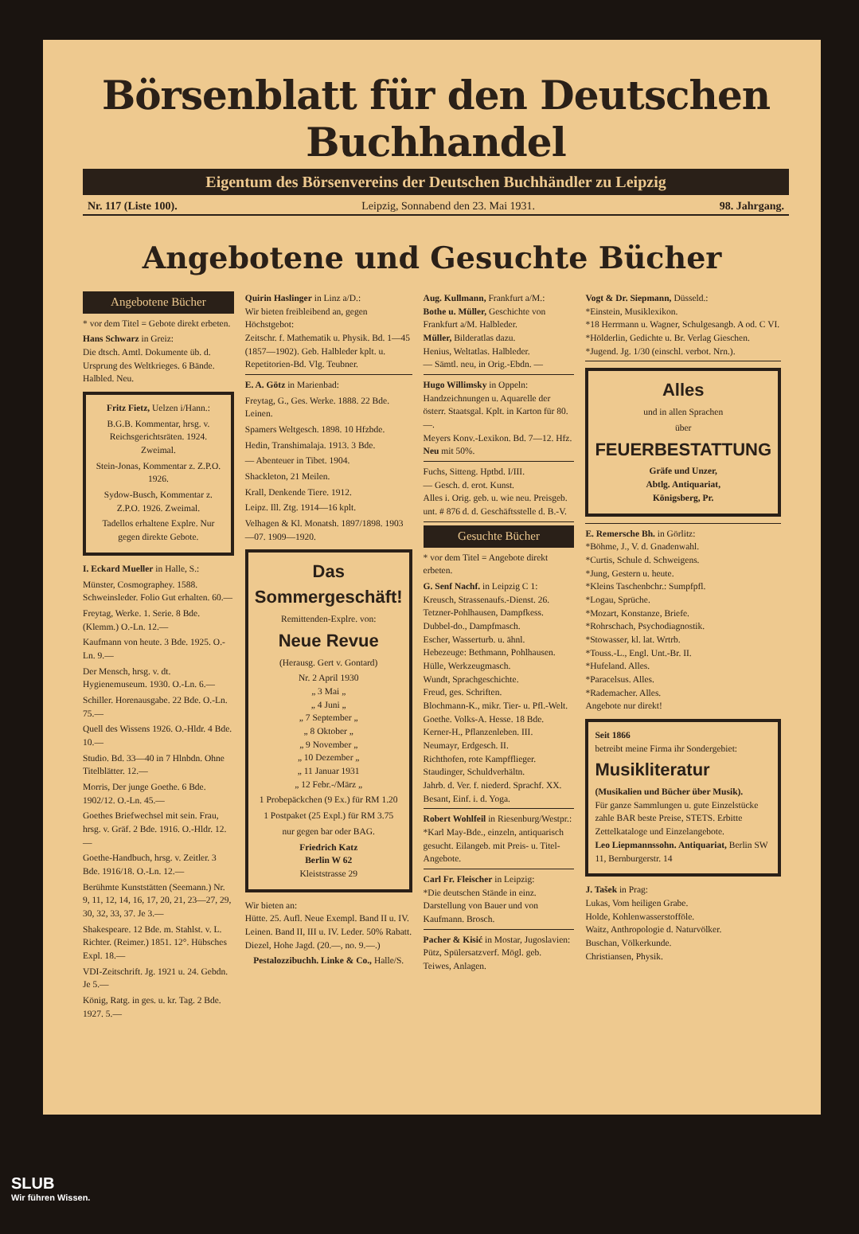Börsenblatt für den Deutschen Buchhandel
Eigentum des Börsenvereins der Deutschen Buchhändler zu Leipzig
Nr. 117 (Liste 100). Leipzig, Sonnabend den 23. Mai 1931. 98. Jahrgang.
Angebotene und Gesuchte Bücher
Angebotene Bücher
* vor dem Titel = Gebote direkt erbeten.
Hans Schwarz in Greiz:
Die dtsch. Amtl. Dokumente üb. d. Ursprung des Weltkrieges. 6 Bände. Halbled. Neu.
Fritz Fietz, Uelzen i/Hann.:
B.G.B. Kommentar, hrsg. v. Reichsgerichtsräten. 1924. Zweimal.
Stein-Jonas, Kommentar z. Z.P.O. 1926.
Sydow-Busch, Kommentar z. Z.P.O. 1926. Zweimal.
Tadellos erhaltene Explre. Nur gegen direkte Gebote.
I. Eckard Mueller in Halle, S.:
Münster, Cosmographey. 1588. Schweinsleder. Folio Gut erhalten. 60.—
Freytag, Werke. 1. Serie. 8 Bde. (Klemm.) O.-Ln. 12.—
Kaufmann von heute. 3 Bde. 1925. O.-Ln. 9.—
Der Mensch, hrsg. v. dt. Hygienemuseum. 1930. O.-Ln. 6.—
Schiller. Horenausgabe. 22 Bde. O.-Ln. 75.—
Quell des Wissens 1926. O.-Hldr. 4 Bde. 10.—
Studio. Bd. 33—40 in 7 Hlnbdn. Ohne Titelblätter. 12.—
Morris, Der junge Goethe. 6 Bde. 1902/12. O.-Ln. 45.—
Goethes Briefwechsel mit sein. Frau, hrsg. v. Gräf. 2 Bde. 1916. O.-Hldr. 12.—
Goethe-Handbuch, hrsg. v. Zeitler. 3 Bde. 1916/18. O.-Ln. 12.—
Berühmte Kunststätten (Seemann.) Nr. 9, 11, 12, 14, 16, 17, 20, 21, 23—27, 29, 30, 32, 33, 37. Je 3.—
Shakespeare. 12 Bde. m. Stahlst. v. L. Richter. (Reimer.) 1851. 12°. Hübsches Expl. 18.—
VDI-Zeitschrift. Jg. 1921 u. 24. Gebdn. Je 5.—
König, Ratg. in ges. u. kr. Tag. 2 Bde. 1927. 5.—
Quirin Haslinger in Linz a/D.:
Wir bieten freibleibend an, gegen Höchstgebot:
Zeitschr. f. Mathematik u. Physik. Bd. 1—45 (1857—1902). Geb. Halbleder kplt. u. Repetitorien-Bd. Vlg. Teubner.
E. A. Götz in Marienbad:
Freytag, G., Ges. Werke. 1888. 22 Bde. Leinen.
Spamers Weltgesch. 1898. 10 Hfzbde.
Hedin, Transhimalaja. 1913. 3 Bde.
— Abenteuer in Tibet. 1904.
Shackleton, 21 Meilen.
Krall, Denkende Tiere. 1912.
Leipz. Ill. Ztg. 1914—16 kplt.
Velhagen & Kl. Monatsh. 1897/1898. 1903—07. 1909—1920.
Das Sommergeschäft!
Remittenden-Explre. von:
Neue Revue
(Herausg. Gert v. Gontard)
Nr. 2 April 1930
„ 3 Mai „
„ 4 Juni „
„ 7 September „
„ 8 Oktober „
„ 9 November „
„ 10 Dezember „
„ 11 Januar 1931
„ 12 Febr.-/März „
1 Probepäckchen (9 Ex.) für RM 1.20
1 Postpaket (25 Expl.) für RM 3.75
nur gegen bar oder BAG.
Friedrich Katz
Berlin W 62
Kleiststrasse 29
Wir bieten an:
Hütte. 25. Aufl. Neue Exempl. Band II u. IV. Leinen. Band II, III u. IV. Leder. 50% Rabatt.
Diezel, Hohe Jagd. (20.—, no. 9.—.)
Pestalozzibuchh. Linke & Co., Halle/S.
Aug. Kullmann, Frankfurt a/M.:
Bothe u. Müller, Geschichte von Frankfurt a/M. Halbleder.
Müller, Bilderatlas dazu.
Henius, Weltatlas. Halbleder.
— Sämtl. neu, in Orig.-Ebdn. —
Hugo Willimsky in Oppeln:
Handzeichnungen u. Aquarelle der österr. Staatsgal. Kplt. in Karton für 80.—.
Meyers Konv.-Lexikon. Bd. 7—12. Hfz. Neu mit 50%.
Fuchs, Sitteng. Hptbd. I/III.
— Gesch. d. erot. Kunst.
Alles i. Orig. geb. u. wie neu. Preisgeb. unt. # 876 d. d. Geschäftsstelle d. B.-V.
Gesuchte Bücher
* vor dem Titel = Angebote direkt erbeten.
G. Senf Nachf. in Leipzig C 1:
Kreusch, Strassenaufs.-Dienst. 26.
Tetzner-Pohlhausen, Dampfkess.
Dubbel-do., Dampfmasch.
Escher, Wasserturb. u. ähnl.
Hebezeuge: Bethmann, Pohlhausen.
Hülle, Werkzeugmasch.
Wundt, Sprachgeschichte.
Freud, ges. Schriften.
Blochmann-K., mikr. Tier- u. Pfl.-Welt.
Goethe. Volks-A. Hesse. 18 Bde.
Kerner-H., Pflanzenleben. III.
Neumayr, Erdgesch. II.
Richthofen, rote Kampfflieger.
Staudinger, Schuldverhältn.
Jahrb. d. Ver. f. niederd. Sprachf. XX.
Besant, Einf. i. d. Yoga.
Robert Wohlfeil in Riesenburg/Westpr.:
*Karl May-Bde., einzeln, antiquarisch gesucht. Eilangeb. mit Preis- u. Titel-Angebote.
Carl Fr. Fleischer in Leipzig:
*Die deutschen Stände in einz. Darstellung von Bauer und von Kaufmann. Brosch.
Pacher & Kisić in Mostar, Jugoslavien:
Pütz, Spülersatzverf. Mögl. geb.
Teiwes, Anlagen.
Vogt & Dr. Siepmann, Düsseld.:
*Einstein, Musiklexikon.
*18 Herrmann u. Wagner, Schulgesangb. A od. C VI.
*Hölderlin, Gedichte u. Br. Verlag Gieschen.
*Jugend. Jg. 1/30 (einschl. verbot. Nrn.).
Alles
und in allen Sprachen
über
FEUERBESTATTUNG
Gräfe und Unzer,
Abtlg. Antiquariat,
Königsberg, Pr.
E. Remersche Bh. in Görlitz:
*Böhme, J., V. d. Gnadenwahl.
*Curtis, Schule d. Schweigens.
*Jung, Gestern u. heute.
*Kleins Taschenbchr.: Sumpfpfl.
*Logau, Sprüche.
*Mozart, Konstanze, Briefe.
*Rohrschach, Psychodiagnostik.
*Stowasser, kl. lat. Wrtrb.
*Touss.-L., Engl. Unt.-Br. II.
*Hufeland. Alles.
*Paracelsus. Alles.
*Rademacher. Alles.
Angebote nur direkt!
Seit 1866
betreibt meine Firma ihr Sondergebiet:
Musikliteratur
(Musikalien und Bücher über Musik).
Für ganze Sammlungen u. gute Einzelstücke zahle BAR beste Preise, STETS. Erbitte Zettelkataloge und Einzelangebote.
Leo Liepmannssohn. Antiquariat, Berlin SW 11, Bernburgerstr. 14
J. Tašek in Prag:
Lukas, Vom heiligen Grabe.
Holde, Kohlenwasserstofföle.
Waitz, Anthropologie d. Naturvölker.
Buschan, Völkerkunde.
Christiansen, Physik.
SLUB
Wir führen Wissen.